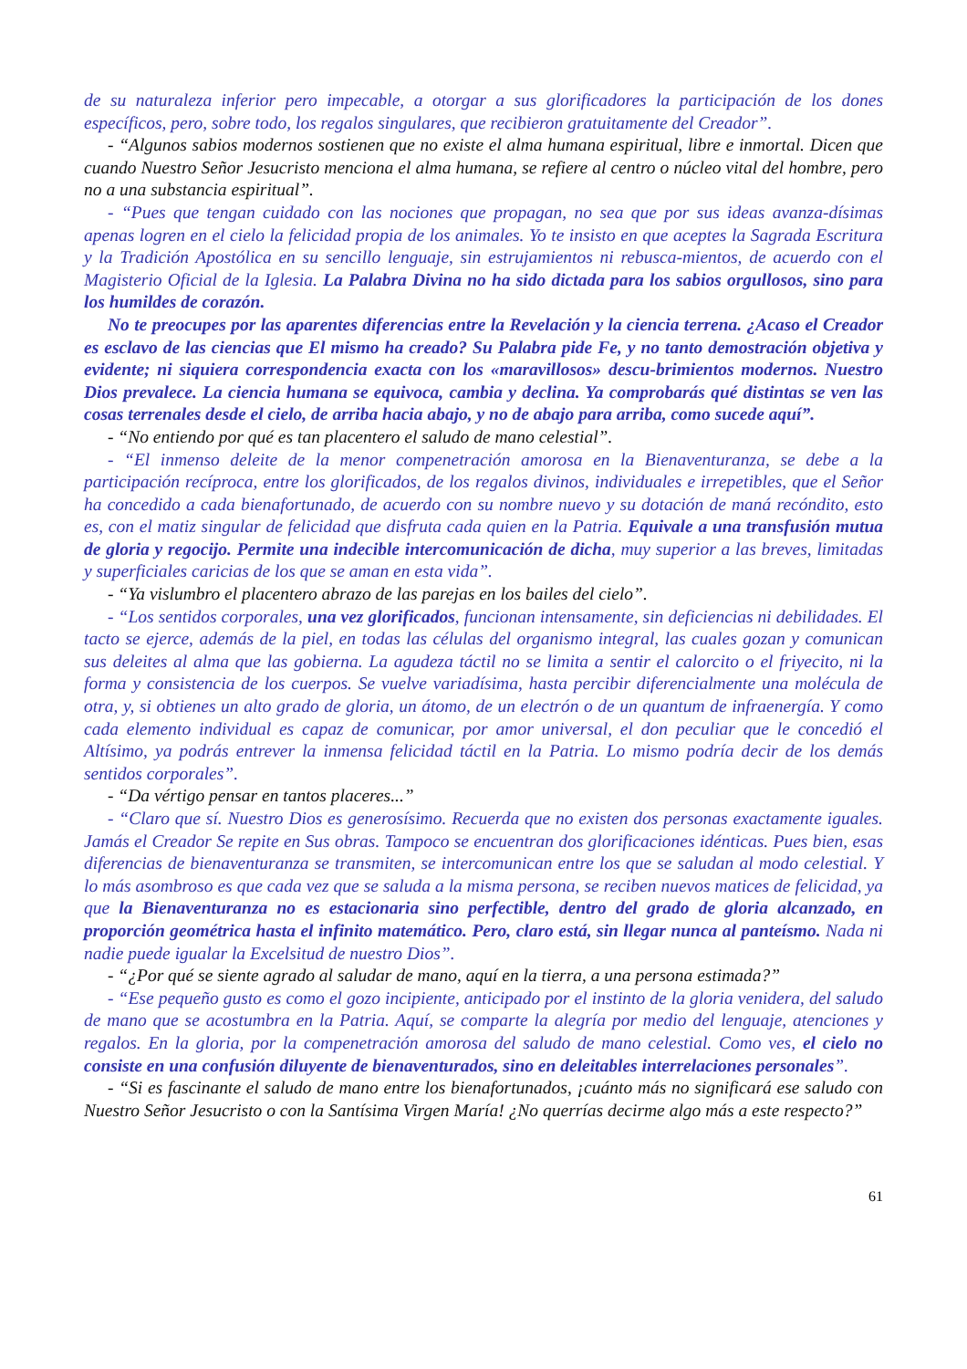de su naturaleza inferior pero impecable, a otorgar a sus glorificadores la participación de los dones específicos, pero, sobre todo, los regalos singulares, que recibieron gratuitamente del Creador”.
- “Algunos sabios modernos sostienen que no existe el alma humana espiritual, libre e inmortal. Dicen que cuando Nuestro Señor Jesucristo menciona el alma humana, se refiere al centro o núcleo vital del hombre, pero no a una substancia espiritual”.
- “Pues que tengan cuidado con las nociones que propagan, no sea que por sus ideas avanza-dísimas apenas logren en el cielo la felicidad propia de los animales. Yo te insisto en que aceptes la Sagrada Escritura y la Tradición Apostólica en su sencillo lenguaje, sin estrujamientos ni rebusca-mientos, de acuerdo con el Magisterio Oficial de la Iglesia. La Palabra Divina no ha sido dictada para los sabios orgullosos, sino para los humildes de corazón.
No te preocupes por las aparentes diferencias entre la Revelación y la ciencia terrena. ¿Acaso el Creador es esclavo de las ciencias que El mismo ha creado? Su Palabra pide Fe, y no tanto demostración objetiva y evidente; ni siquiera correspondencia exacta con los «maravillosos» descu-brimientos modernos. Nuestro Dios prevalece. La ciencia humana se equivoca, cambia y declina. Ya comprobarás qué distintas se ven las cosas terrenales desde el cielo, de arriba hacia abajo, y no de abajo para arriba, como sucede aquí”.
- “No entiendo por qué es tan placentero el saludo de mano celestial”.
- “El inmenso deleite de la menor compenetración amorosa en la Bienaventuranza, se debe a la participación recíproca, entre los glorificados, de los regalos divinos, individuales e irrepetibles, que el Señor ha concedido a cada bienafortunado, de acuerdo con su nombre nuevo y su dotación de maná recóndito, esto es, con el matiz singular de felicidad que disfruta cada quien en la Patria. Equivale a una transfusión mutua de gloria y regocijo. Permite una indecible intercomunicación de dicha, muy superior a las breves, limitadas y superficiales caricias de los que se aman en esta vida”.
- “Ya vislumbro el placentero abrazo de las parejas en los bailes del cielo”.
- “Los sentidos corporales, una vez glorificados, funcionan intensamente, sin deficiencias ni debilidades. El tacto se ejerce, además de la piel, en todas las células del organismo integral, las cuales gozan y comunican sus deleites al alma que las gobierna. La agudeza táctil no se limita a sentir el calorcito o el friyecito, ni la forma y consistencia de los cuerpos. Se vuelve variadísima, hasta percibir diferencialmente una molécula de otra, y, si obtienes un alto grado de gloria, un átomo, de un electrón o de un quantum de infraenergía. Y como cada elemento individual es capaz de comunicar, por amor universal, el don peculiar que le concedió el Altísimo, ya podrás entrever la inmensa felicidad táctil en la Patria. Lo mismo podría decir de los demás sentidos corporales”.
- “Da vértigo pensar en tantos placeres...”
- “Claro que sí. Nuestro Dios es generosísimo. Recuerda que no existen dos personas exactamente iguales. Jamás el Creador Se repite en Sus obras. Tampoco se encuentran dos glorificaciones idénticas. Pues bien, esas diferencias de bienaventuranza se transmiten, se intercomunican entre los que se saludan al modo celestial. Y lo más asombroso es que cada vez que se saluda a la misma persona, se reciben nuevos matices de felicidad, ya que la Bienaventuranza no es estacionaria sino perfectible, dentro del grado de gloria alcanzado, en proporción geométrica hasta el infinito matemático. Pero, claro está, sin llegar nunca al panteísmo. Nada ni nadie puede igualar la Excelsitud de nuestro Dios”.
- “¿Por qué se siente agrado al saludar de mano, aquí en la tierra, a una persona estimada?”
- “Ese pequeño gusto es como el gozo incipiente, anticipado por el instinto de la gloria venidera, del saludo de mano que se acostumbra en la Patria. Aquí, se comparte la alegría por medio del lenguaje, atenciones y regalos. En la gloria, por la compenetración amorosa del saludo de mano celestial. Como ves, el cielo no consiste en una confusión diluyente de bienaventurados, sino en deleitables interrelaciones personales”.
- “Si es fascinante el saludo de mano entre los bienafortunados, ¡cuánto más no significará ese saludo con Nuestro Señor Jesucristo o con la Santísima Virgen María! ¿No querrías decirme algo más a este respecto?”
61